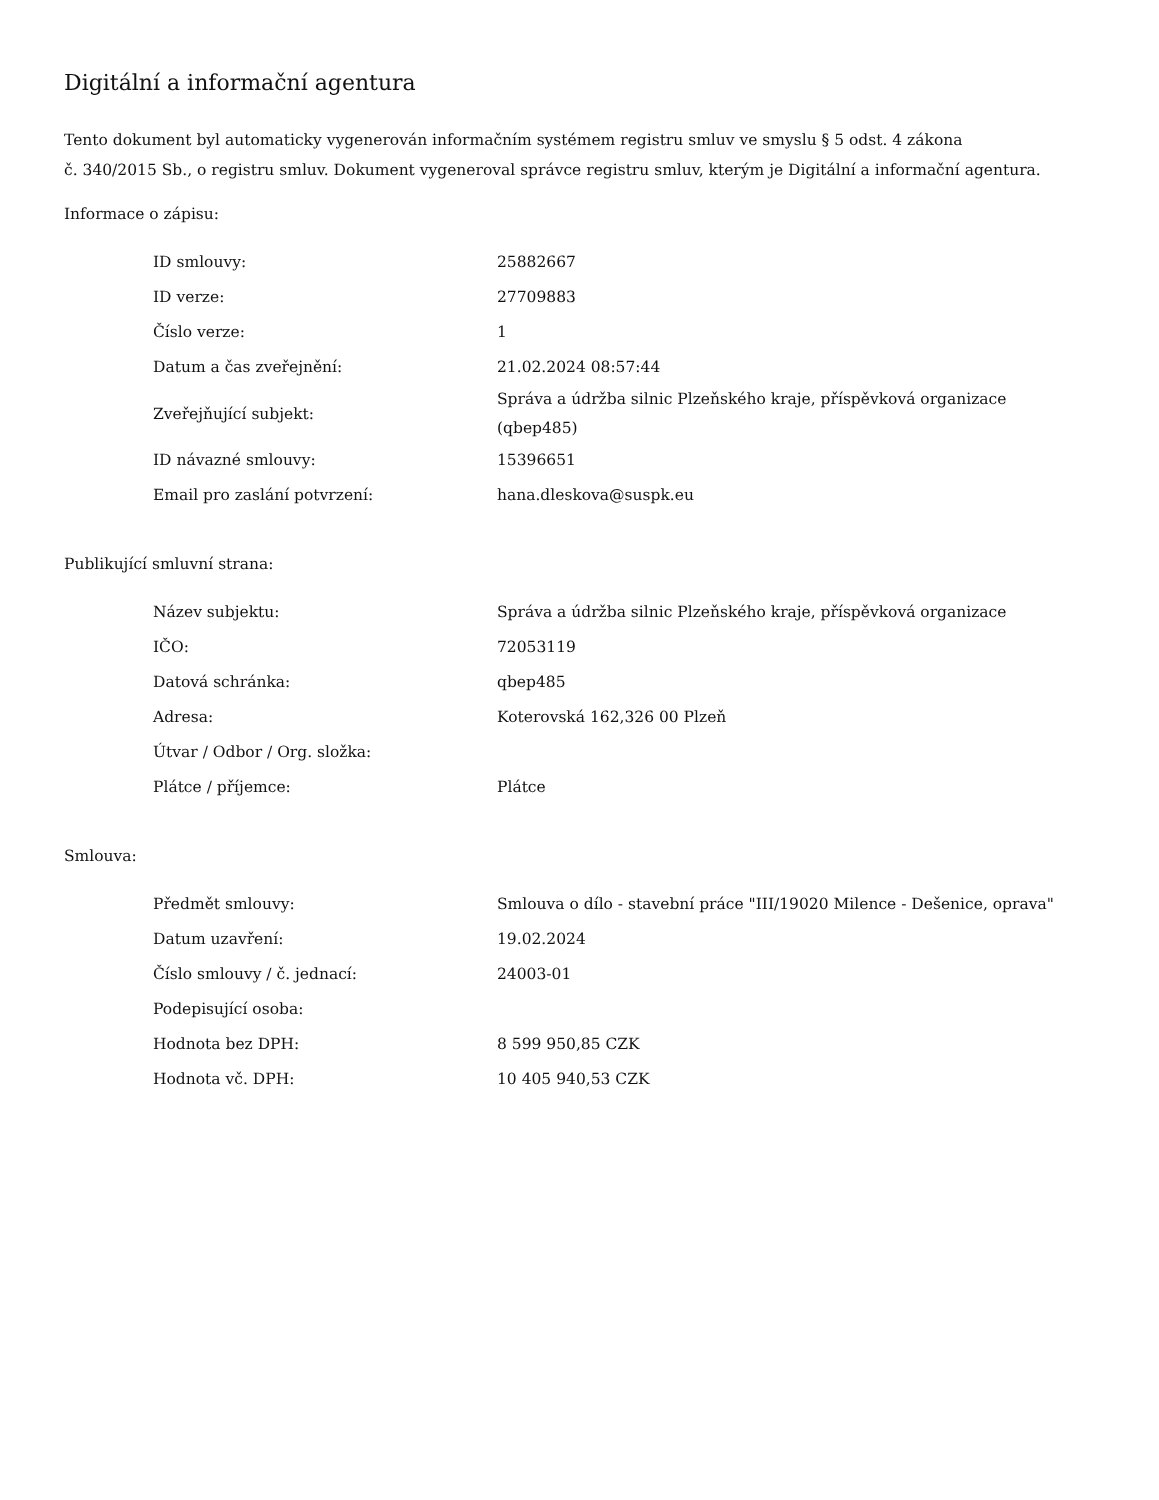Digitální a informační agentura
Tento dokument byl automaticky vygenerován informačním systémem registru smluv ve smyslu § 5 odst. 4 zákona
č. 340/2015 Sb., o registru smluv. Dokument vygeneroval správce registru smluv, kterým je Digitální a informační agentura.
Informace o zápisu:
| ID smlouvy: | 25882667 |
| ID verze: | 27709883 |
| Číslo verze: | 1 |
| Datum a čas zveřejnění: | 21.02.2024 08:57:44 |
| Zveřejňující subjekt: | Správa a údržba silnic Plzeňského kraje, příspěvková organizace (qbep485) |
| ID návazné smlouvy: | 15396651 |
| Email pro zaslání potvrzení: | hana.dleskova@suspk.eu |
Publikující smluvní strana:
| Název subjektu: | Správa a údržba silnic Plzeňského kraje, příspěvková organizace |
| IČO: | 72053119 |
| Datová schránka: | qbep485 |
| Adresa: | Koterovská 162,326 00 Plzeň |
| Útvar / Odbor / Org. složka: | |
| Plátce / příjemce: | Plátce |
Smlouva:
| Předmět smlouvy: | Smlouva o dílo - stavební práce "III/19020 Milence - Dešenice, oprava" |
| Datum uzavření: | 19.02.2024 |
| Číslo smlouvy / č. jednací: | 24003-01 |
| Podepisující osoba: | |
| Hodnota bez DPH: | 8 599 950,85 CZK |
| Hodnota vč. DPH: | 10 405 940,53 CZK |